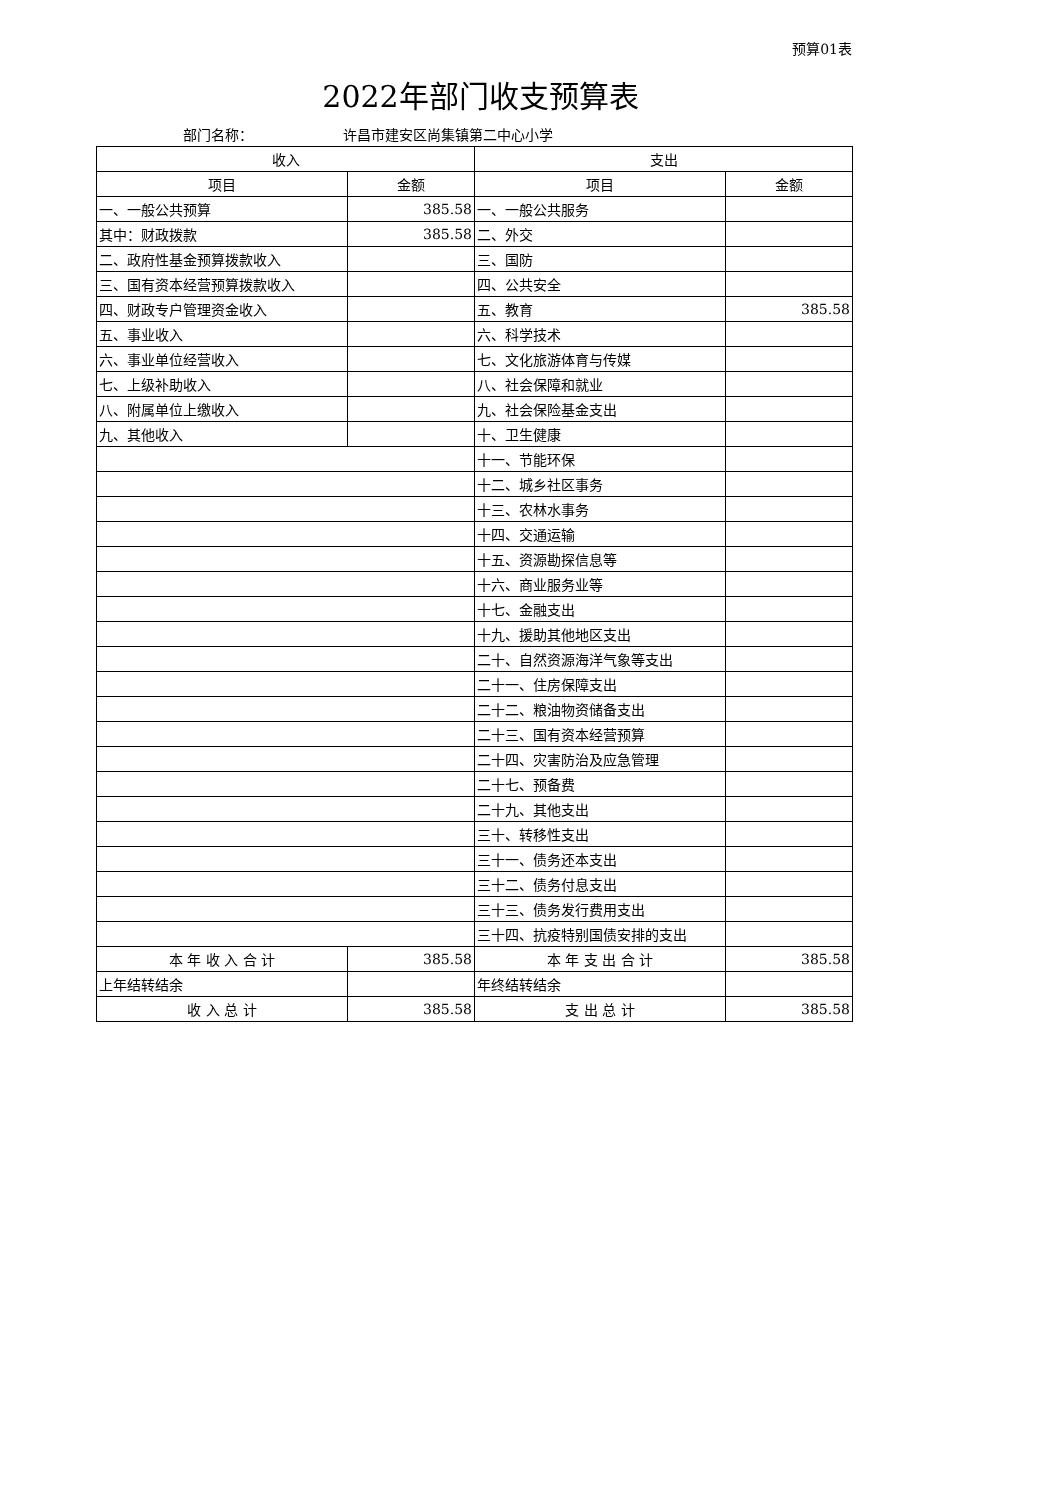预算01表
2022年部门收支预算表
部门名称： 许昌市建安区尚集镇第二中心小学
| 收入 | | 支出 | |
| --- | --- | --- | --- |
| 项目 | 金额 | 项目 | 金额 |
| 一、一般公共预算 | 385.58 | 一、一般公共服务 | |
| 其中：财政拨款 | 385.58 | 二、外交 | |
| 二、政府性基金预算拨款收入 | | 三、国防 | |
| 三、国有资本经营预算拨款收入 | | 四、公共安全 | |
| 四、财政专户管理资金收入 | | 五、教育 | 385.58 |
| 五、事业收入 | | 六、科学技术 | |
| 六、事业单位经营收入 | | 七、文化旅游体育与传媒 | |
| 七、上级补助收入 | | 八、社会保障和就业 | |
| 八、附属单位上缴收入 | | 九、社会保险基金支出 | |
| 九、其他收入 | | 十、卫生健康 | |
| | | 十一、节能环保 | |
| | | 十二、城乡社区事务 | |
| | | 十三、农林水事务 | |
| | | 十四、交通运输 | |
| | | 十五、资源勘探信息等 | |
| | | 十六、商业服务业等 | |
| | | 十七、金融支出 | |
| | | 十九、援助其他地区支出 | |
| | | 二十、自然资源海洋气象等支出 | |
| | | 二十一、住房保障支出 | |
| | | 二十二、粮油物资储备支出 | |
| | | 二十三、国有资本经营预算 | |
| | | 二十四、灾害防治及应急管理 | |
| | | 二十七、预备费 | |
| | | 二十九、其他支出 | |
| | | 三十、转移性支出 | |
| | | 三十一、债务还本支出 | |
| | | 三十二、债务付息支出 | |
| | | 三十三、债务发行费用支出 | |
| | | 三十四、抗疫特别国债安排的支出 | |
| 本 年 收 入 合 计 | 385.58 | 本 年 支 出 合 计 | 385.58 |
| 上年结转结余 | | 年终结转结余 | |
| 收 入 总 计 | 385.58 | 支 出 总 计 | 385.58 |